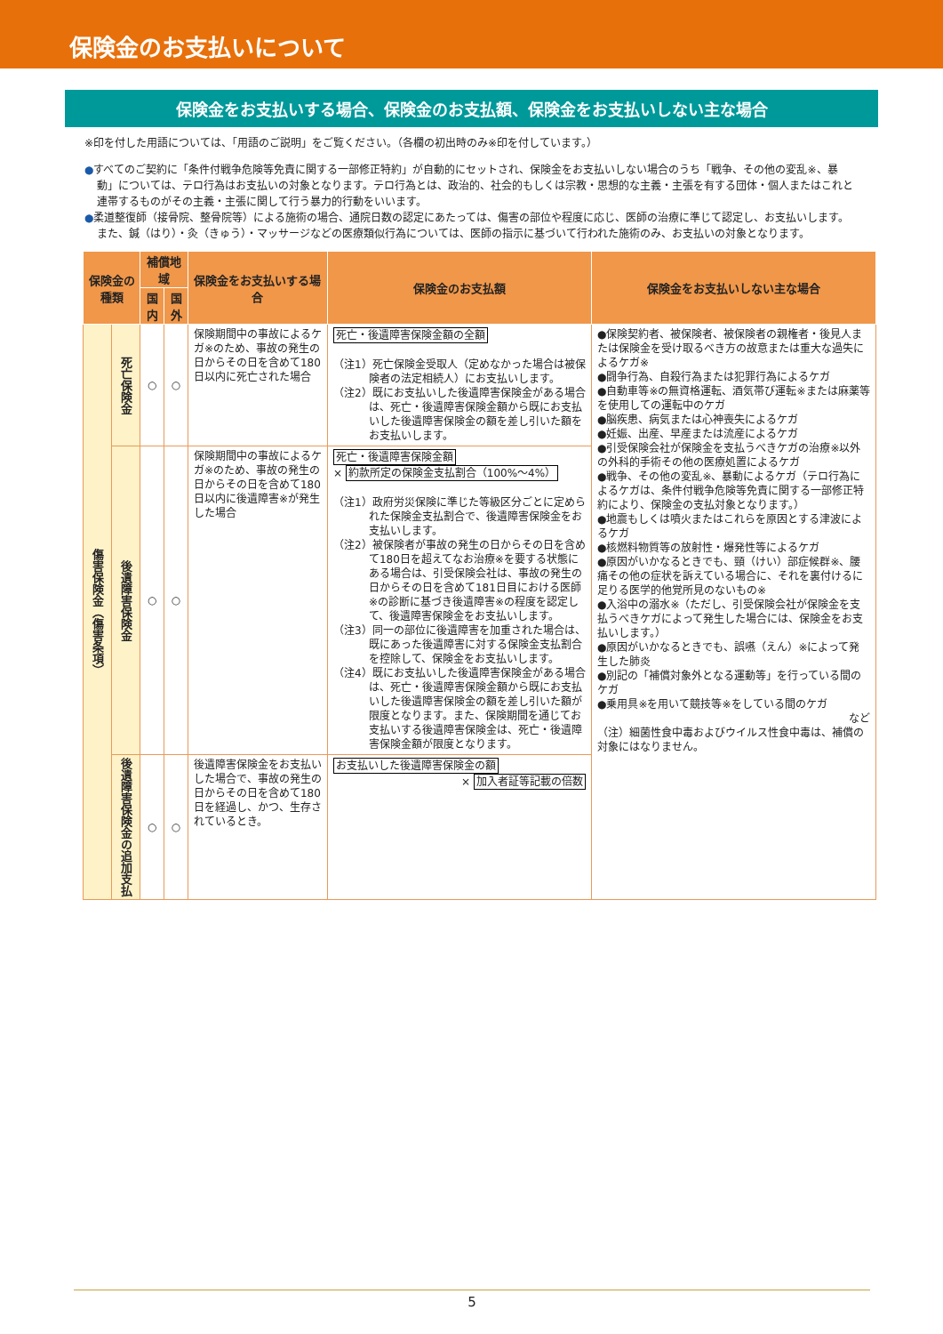保険金のお支払いについて
保険金をお支払いする場合、保険金のお支払額、保険金をお支払いしない主な場合
※印を付した用語については、「用語のご説明」をご覧ください。（各欄の初出時のみ※印を付しています。）
●すべてのご契約に「条件付戦争危険等免責に関する一部修正特約」が自動的にセットされ、保険金をお支払いしない場合のうち「戦争、その他の変乱※、暴動」については、テロ行為はお支払いの対象となります。テロ行為とは、政治的、社会的もしくは宗教・思想的な主義・主張を有する団体・個人またはこれと連帯するものがその主義・主張に関して行う暴力的行動をいいます。
●柔道整復師（接骨院、整骨院等）による施術の場合、通院日数の認定にあたっては、傷害の部位や程度に応じ、医師の治療に準じて認定し、お支払いします。また、鍼（はり）・灸（きゅう）・マッサージなどの医療類似行為については、医師の指示に基づいて行われた施術のみ、お支払いの対象となります。
| 保険金の種類 | | 補償地域 | | 保険金をお支払いする場合 | 保険金のお支払額 | 保険金をお支払いしない主な場合 |
| --- | --- | --- | --- | --- | --- | --- |
| | | 国内 | 国外 | | | |
| 傷害保険金（傷害条項） | 死亡保険金 | ○ | ○ | 保険期間中の事故によるケガ※のため、事故の発生の日からその日を含めて180日以内に死亡された場合 | 死亡・後遺障害保険金額の全額 （注1）死亡保険金受取人（定めなかった場合は被保険者の法定相続人）にお支払いします。 （注2）既にお支払いした後遺障害保険金がある場合は、死亡・後遺障害保険金額から既にお支払いした後遺障害保険金の額を差し引いた額をお支払いします。 | ●保険契約者、被保険者、被保険者の親権者・後見人または保険金を受け取るべき方の故意または重大な過失によるケガ※ ●闘争行為、自殺行為または犯罪行為によるケガ ●自動車等※の無資格運転、酒気帯び運転※または麻薬等を使用しての運転中のケガ ●脳疾患、病気または心神喪失によるケガ ●妊娠、出産、早産または流産によるケガ ●引受保険会社が保険金を支払うべきケガの治療※以外の外科的手術その他の医療処置によるケガ ●戦争、その他の変乱※、暴動によるケガ（テロ行為によるケガは、条件付戦争危険等免責に関する一部修正特約により、保険金の支払対象となります。） ●地震もしくは噴火またはこれらを原因とする津波によるケガ ●核燃料物質等の放射性・爆発性等によるケガ ●原因がいかなるときでも、頸（けい）部症候群※、腰痛その他の症状を訴えている場合に、それを裏付けるに足りる医学的他覚所見のないもの※ ●入浴中の溺水※（ただし、引受保険会社が保険金を支払うべきケガによって発生した場合には、保険金をお支払いします。） ●原因がいかなるときでも、誤嚥（えん）※によって発生した肺炎 ●別記の「補償対象外となる運動等」を行っている間のケガ ●乗用具※を用いて競技等※をしている間のケガ など （注）細菌性食中毒およびウイルス性食中毒は、補償の対象にはなりません。 |
| | 後遺障害保険金 | ○ | ○ | 保険期間中の事故によるケガ※のため、事故の発生の日からその日を含めて180日以内に後遺障害※が発生した場合 | 死亡・後遺障害保険金額 × 約款所定の保険金支払割合（100%～4%） （注1）政府労災保険に準じた等級区分ごとに定められた保険金支払割合で、後遺障害保険金をお支払いします。 （注2）被保険者が事故の発生の日からその日を含めて180日を超えてなお治療※を要する状態にある場合は、引受保険会社は、事故の発生の日からその日を含めて181日目における医師※の診断に基づき後遺障害※の程度を認定して、後遺障害保険金をお支払いします。 （注3）同一の部位に後遺障害を加重された場合は、既にあった後遺障害に対する保険金支払割合を控除して、保険金をお支払いします。 （注4）既にお支払いした後遺障害保険金がある場合は、死亡・後遺障害保険金額から既にお支払いした後遺障害保険金の額を差し引いた額が限度となります。また、保険期間を通じてお支払いする後遺障害保険金は、死亡・後遺障害保険金額が限度となります。 | |
| | 後遺障害保険金の追加支払 | ○ | ○ | 後遺障害保険金をお支払いした場合で、事故の発生の日からその日を含めて180日を経過し、かつ、生存されているとき。 | お支払いした後遺障害保険金の額 × 加入者証等記載の倍数 | |
5